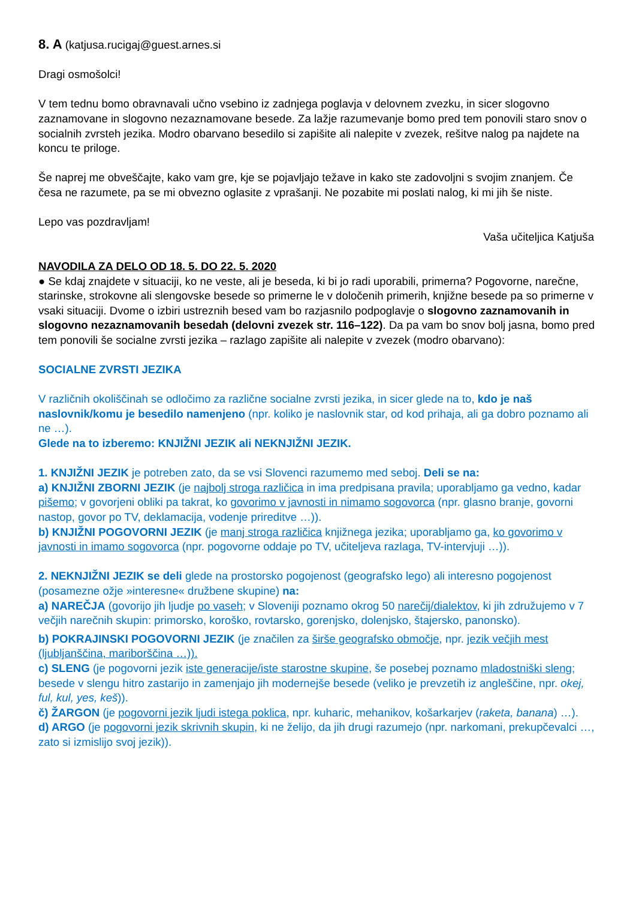8. A (katjusa.rucigaj@guest.arnes.si
Dragi osmošolci!
V tem tednu bomo obravnavali učno vsebino iz zadnjega poglavja v delovnem zvezku, in sicer slogovno zaznamovane in slogovno nezaznamovane besede. Za lažje razumevanje bomo pred tem ponovili staro snov o socialnih zvrsteh jezika. Modro obarvano besedilo si zapišite ali nalepite v zvezek, rešitve nalog pa najdete na koncu te priloge.
Še naprej me obveščajte, kako vam gre, kje se pojavljajo težave in kako ste zadovoljni s svojim znanjem. Če česa ne razumete, pa se mi obvezno oglasite z vprašanji. Ne pozabite mi poslati nalog, ki mi jih še niste.
Lepo vas pozdravljam!
Vaša učiteljica Katjuša
NAVODILA ZA DELO OD 18. 5. DO 22. 5. 2020
● Se kdaj znajdete v situaciji, ko ne veste, ali je beseda, ki bi jo radi uporabili, primerna? Pogovorne, narečne, starinske, strokovne ali slengovske besede so primerne le v določenih primerih, knjižne besede pa so primerne v vsaki situaciji. Dvome o izbiri ustreznih besed vam bo razjasnilo podpoglavje o slogovno zaznamovanih in slogovno nezaznamovanih besedah (delovni zvezek str. 116–122). Da pa vam bo snov bolj jasna, bomo pred tem ponovili še socialne zvrsti jezika – razlago zapišite ali nalepite v zvezek (modro obarvano):
SOCIALNE ZVRSTI JEZIKA
V različnih okoliščinah se odločimo za različne socialne zvrsti jezika, in sicer glede na to, kdo je naš naslovnik/komu je besedilo namenjeno (npr. koliko je naslovnik star, od kod prihaja, ali ga dobro poznamo ali ne …).
Glede na to izberemo: KNJIŽNI JEZIK ali NEKNJIŽNI JEZIK.
1. KNJIŽNI JEZIK je potreben zato, da se vsi Slovenci razumemo med seboj. Deli se na:
a) KNJIŽNI ZBORNI JEZIK (je najbolj stroga različica in ima predpisana pravila; uporabljamo ga vedno, kadar pišemo; v govorjeni obliki pa takrat, ko govorimo v javnosti in nimamo sogovorca (npr. glasno branje, govorni nastop, govor po TV, deklamacija, vodenje prireditve …)).
b) KNJIŽNI POGOVORNI JEZIK (je manj stroga različica knjižnega jezika; uporabljamo ga, ko govorimo v javnosti in imamo sogovorca (npr. pogovorne oddaje po TV, učiteljeva razlaga, TV-intervjuji …)).
2. NEKNJIŽNI JEZIK se deli glede na prostorsko pogojenost (geografsko lego) ali interesno pogojenost (posamezne ožje »interesne« družbene skupine) na:
a) NAREČJA (govorijo jih ljudje po vaseh; v Sloveniji poznamo okrog 50 narečij/dialektov, ki jih združujemo v 7 večjih narečnih skupin: primorsko, koroško, rovtarsko, gorenjsko, dolenjsko, štajersko, panonsko).
b) POKRAJINSKI POGOVORNI JEZIK (je značilen za širše geografsko območje, npr. jezik večjih mest (ljubljanščina, mariborščina …)).
c) SLENG (je pogovorni jezik iste generacije/iste starostne skupine, še posebej poznamo mladostniški sleng; besede v slengu hitro zastarijo in zamenjajo jih modernejše besede (veliko je prevzetih iz angleščine, npr. okej, ful, kul, yes, keš)).
č) ŽARGON (je pogovorni jezik ljudi istega poklica, npr. kuharic, mehanikov, košarkarjev (raketa, banana) …).
d) ARGO (je pogovorni jezik skrivnih skupin, ki ne želijo, da jih drugi razumejo (npr. narkomani, prekupčevalci …, zato si izmislijo svoj jezik)).